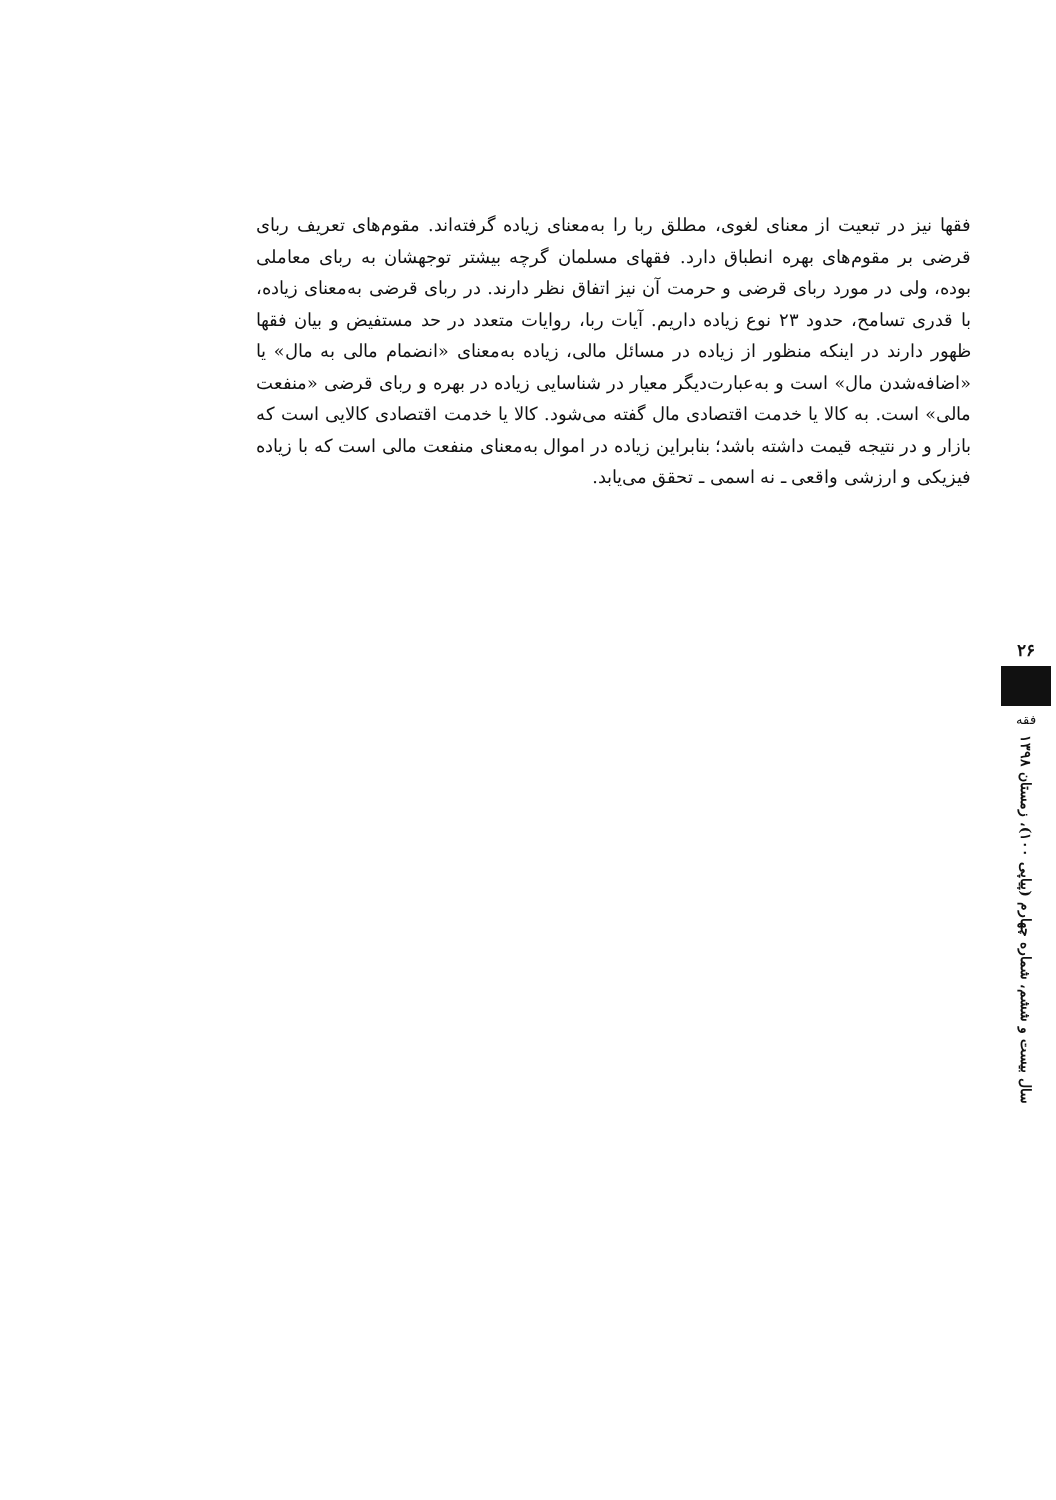۲۶
فقه
سال بیست و ششم، شماره چهارم (پیاپی ۱۰۰)، زمستان ۱۳۹۸
فقها نیز در تبعیت از معنای لغوی، مطلق ربا را به‌معنای زیاده گرفته‌اند. مقوم‌های تعریف ربای قرضی بر مقوم‌های بهره انطباق دارد. فقهای مسلمان گرچه بیشتر توجهشان به ربای معاملی بوده، ولی در مورد ربای قرضی و حرمت آن نیز اتفاق نظر دارند. در ربای قرضی به‌معنای زیاده، با قدری تسامح، حدود ۲۳ نوع زیاده داریم. آیات ربا، روایات متعدد در حد مستفیض و بیان فقها ظهور دارند در اینکه منظور از زیاده در مسائل مالی، زیاده به‌معنای «انضمام مالی به مال» یا «اضافه‌شدن مال» است و به‌عبارت‌دیگر معیار در شناسایی زیاده در بهره و ربای قرضی «منفعت مالی» است. به کالا یا خدمت اقتصادی مال گفته می‌شود. کالا یا خدمت اقتصادی کالایی است که بازار و در نتیجه قیمت داشته باشد؛ بنابراین زیاده در اموال به‌معنای منفعت مالی است که با زیاده فیزیکی و ارزشی واقعی ـ نه اسمی ـ تحقق می‌یابد.